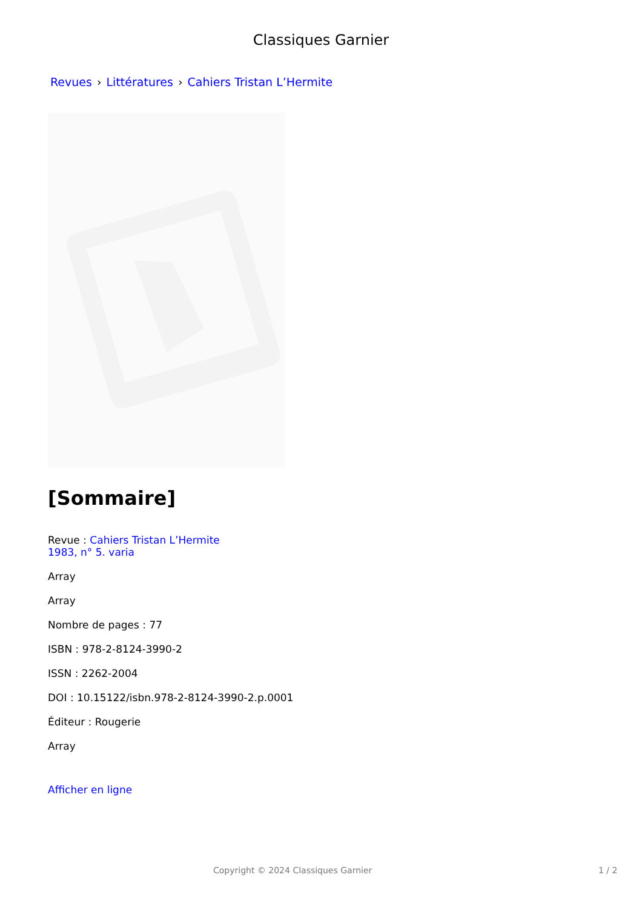Classiques Garnier
Revues › Littératures › Cahiers Tristan L’Hermite
[Sommaire]
Revue : Cahiers Tristan L’Hermite
1983, n° 5. varia
Array
Array
Nombre de pages : 77
ISBN : 978-2-8124-3990-2
ISSN : 2262-2004
DOI : 10.15122/isbn.978-2-8124-3990-2.p.0001
Éditeur : Rougerie
Array
Afficher en ligne
Copyright © 2024 Classiques Garnier 1 / 2